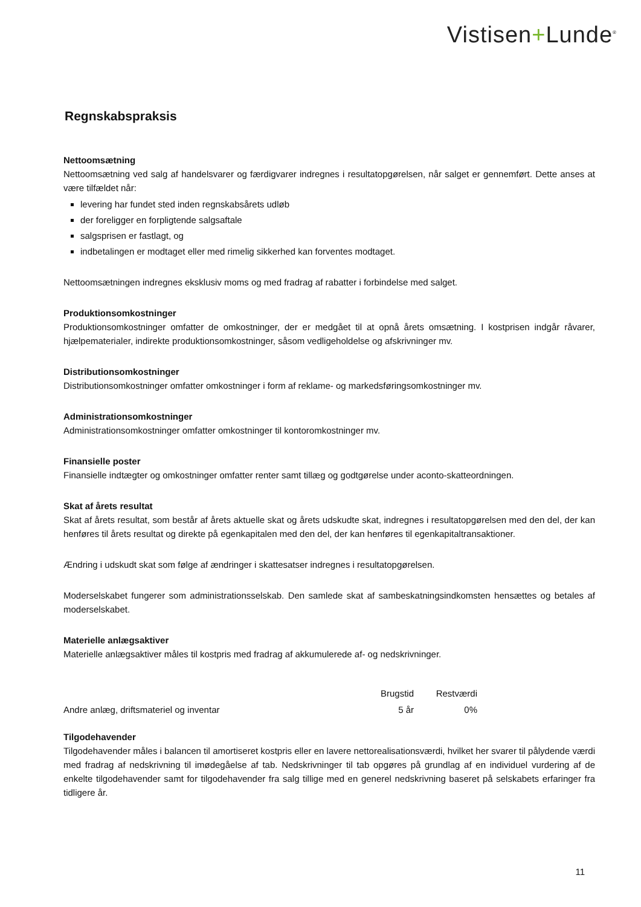Vistisen+Lunde<sup>®</sup>
Regnskabspraksis
Nettoomsætning
Nettoomsætning ved salg af handelsvarer og færdigvarer indregnes i resultatopgørelsen, når salget er gennemført. Dette anses at være tilfældet når:
levering har fundet sted inden regnskabsårets udløb
der foreligger en forpligtende salgsaftale
salgsprisen er fastlagt, og
indbetalingen er modtaget eller med rimelig sikkerhed kan forventes modtaget.
Nettoomsætningen indregnes eksklusiv moms og med fradrag af rabatter i forbindelse med salget.
Produktionsomkostninger
Produktionsomkostninger omfatter de omkostninger, der er medgået til at opnå årets omsætning. I kostprisen indgår råvarer, hjælpematerialer, indirekte produktionsomkostninger, såsom vedligeholdelse og afskrivninger mv.
Distributionsomkostninger
Distributionsomkostninger omfatter omkostninger i form af reklame- og markedsføringsomkostninger mv.
Administrationsomkostninger
Administrationsomkostninger omfatter omkostninger til kontoromkostninger mv.
Finansielle poster
Finansielle indtægter og omkostninger omfatter renter samt tillæg og godtgørelse under aconto-skatteordningen.
Skat af årets resultat
Skat af årets resultat, som består af årets aktuelle skat og årets udskudte skat, indregnes i resultatopgørelsen med den del, der kan henføres til årets resultat og direkte på egenkapitalen med den del, der kan henføres til egenkapitaltransaktioner.
Ændring i udskudt skat som følge af ændringer i skattesatser indregnes i resultatopgørelsen.
Moderselskabet fungerer som administrationsselskab. Den samlede skat af sambeskatningsindkomsten hensættes og betales af moderselskabet.
Materielle anlægsaktiver
Materielle anlægsaktiver måles til kostpris med fradrag af akkumulerede af- og nedskrivninger.
| | Brugstid | Restværdi |
| --- | --- | --- |
| Andre anlæg, driftsmateriel og inventar | 5 år | 0% |
Tilgodehavender
Tilgodehavender måles i balancen til amortiseret kostpris eller en lavere nettorealisationsværdi, hvilket her svarer til pålydende værdi med fradrag af nedskrivning til imødegåelse af tab. Nedskrivninger til tab opgøres på grundlag af en individuel vurdering af de enkelte tilgodehavender samt for tilgodehavender fra salg tillige med en generel nedskrivning baseret på selskabets erfaringer fra tidligere år.
11